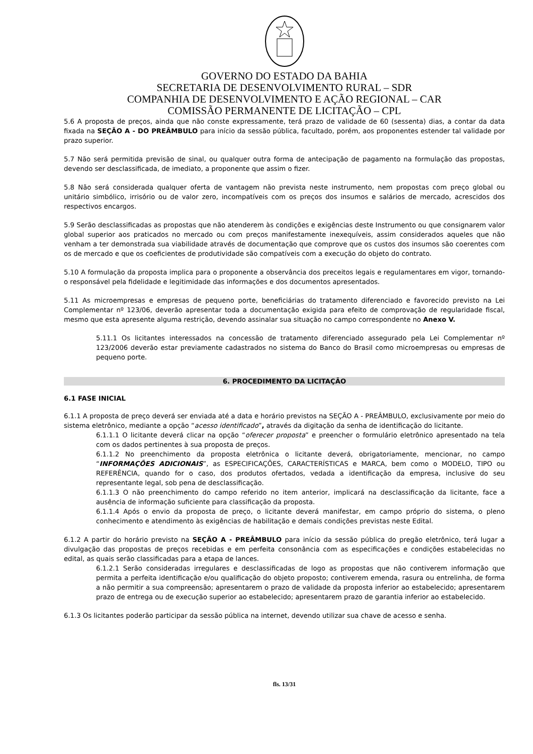GOVERNO DO ESTADO DA BAHIA
SECRETARIA DE DESENVOLVIMENTO RURAL – SDR
COMPANHIA DE DESENVOLVIMENTO E AÇÃO REGIONAL – CAR
COMISSÃO PERMANENTE DE LICITAÇÃO – CPL
5.6 A proposta de preços, ainda que não conste expressamente, terá prazo de validade de 60 (sessenta) dias, a contar da data fixada na SEÇÃO A - DO PREÂMBULO para início da sessão pública, facultado, porém, aos proponentes estender tal validade por prazo superior.
5.7 Não será permitida previsão de sinal, ou qualquer outra forma de antecipação de pagamento na formulação das propostas, devendo ser desclassificada, de imediato, a proponente que assim o fizer.
5.8 Não será considerada qualquer oferta de vantagem não prevista neste instrumento, nem propostas com preço global ou unitário simbólico, irrisório ou de valor zero, incompatíveis com os preços dos insumos e salários de mercado, acrescidos dos respectivos encargos.
5.9 Serão desclassificadas as propostas que não atenderem às condições e exigências deste Instrumento ou que consignarem valor global superior aos praticados no mercado ou com preços manifestamente inexequíveis, assim considerados aqueles que não venham a ter demonstrada sua viabilidade através de documentação que comprove que os custos dos insumos são coerentes com os de mercado e que os coeficientes de produtividade são compatíveis com a execução do objeto do contrato.
5.10 A formulação da proposta implica para o proponente a observância dos preceitos legais e regulamentares em vigor, tornando-o responsável pela fidelidade e legitimidade das informações e dos documentos apresentados.
5.11 As microempresas e empresas de pequeno porte, beneficiárias do tratamento diferenciado e favorecido previsto na Lei Complementar nº 123/06, deverão apresentar toda a documentação exigida para efeito de comprovação de regularidade fiscal, mesmo que esta apresente alguma restrição, devendo assinalar sua situação no campo correspondente no Anexo V.
5.11.1 Os licitantes interessados na concessão de tratamento diferenciado assegurado pela Lei Complementar nº 123/2006 deverão estar previamente cadastrados no sistema do Banco do Brasil como microempresas ou empresas de pequeno porte.
6. PROCEDIMENTO DA LICITAÇÃO
6.1 FASE INICIAL
6.1.1 A proposta de preço deverá ser enviada até a data e horário previstos na SEÇÃO A - PREÂMBULO, exclusivamente por meio do sistema eletrônico, mediante a opção “acesso identificado”, através da digitação da senha de identificação do licitante.
6.1.1.1 O licitante deverá clicar na opção “oferecer proposta” e preencher o formulário eletrônico apresentado na tela com os dados pertinentes à sua proposta de preços.
6.1.1.2 No preenchimento da proposta eletrônica o licitante deverá, obrigatoriamente, mencionar, no campo “INFORMAÇÕES ADICIONAIS”, as ESPECIFICAÇÕES, CARACTERÍSTICAS e MARCA, bem como o MODELO, TIPO ou REFERÊNCIA, quando for o caso, dos produtos ofertados, vedada a identificação da empresa, inclusive do seu representante legal, sob pena de desclassificação.
6.1.1.3 O não preenchimento do campo referido no item anterior, implicará na desclassificação da licitante, face a ausência de informação suficiente para classificação da proposta.
6.1.1.4 Após o envio da proposta de preço, o licitante deverá manifestar, em campo próprio do sistema, o pleno conhecimento e atendimento às exigências de habilitação e demais condições previstas neste Edital.
6.1.2 A partir do horário previsto na SEÇÃO A - PREÂMBULO para início da sessão pública do pregão eletrônico, terá lugar a divulgação das propostas de preços recebidas e em perfeita consonância com as especificações e condições estabelecidas no edital, as quais serão classificadas para a etapa de lances.
6.1.2.1 Serão consideradas irregulares e desclassificadas de logo as propostas que não contiverem informação que permita a perfeita identificação e/ou qualificação do objeto proposto; contiverem emenda, rasura ou entrelinha, de forma a não permitir a sua compreensão; apresentarem o prazo de validade da proposta inferior ao estabelecido; apresentarem prazo de entrega ou de execução superior ao estabelecido; apresentarem prazo de garantia inferior ao estabelecido.
6.1.3 Os licitantes poderão participar da sessão pública na internet, devendo utilizar sua chave de acesso e senha.
fls. 13/31